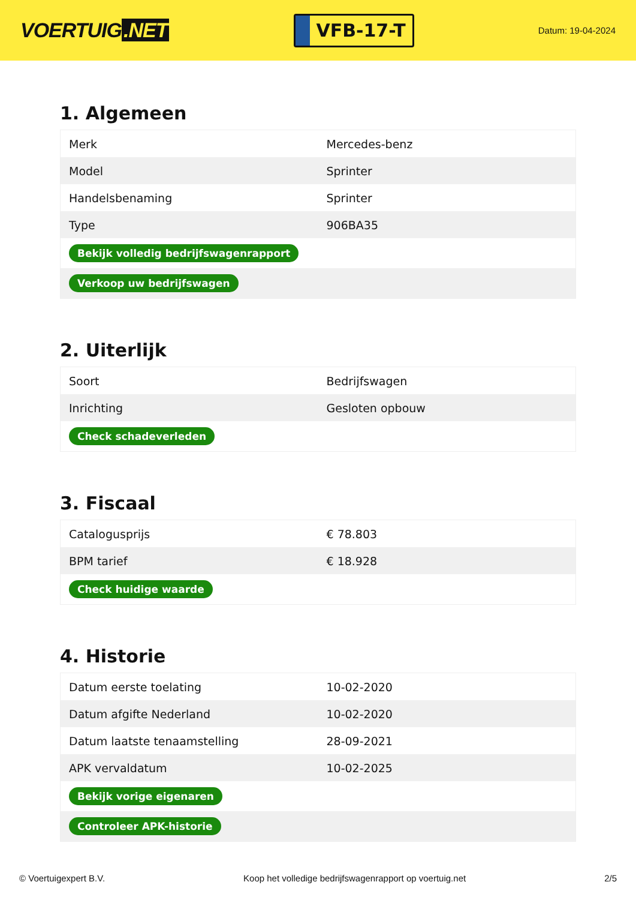VOERTUIG.NET
VFB-17-T
Datum: 19-04-2024
1. Algemeen
| Merk | Mercedes-benz |
| Model | Sprinter |
| Handelsbenaming | Sprinter |
| Type | 906BA35 |
| Bekijk volledig bedrijfswagenrapport | |
| Verkoop uw bedrijfswagen | |
2. Uiterlijk
| Soort | Bedrijfswagen |
| Inrichting | Gesloten opbouw |
| Check schadeverleden | |
3. Fiscaal
| Catalogusprijs | € 78.803 |
| BPM tarief | € 18.928 |
| Check huidige waarde | |
4. Historie
| Datum eerste toelating | 10-02-2020 |
| Datum afgifte Nederland | 10-02-2020 |
| Datum laatste tenaamstelling | 28-09-2021 |
| APK vervaldatum | 10-02-2025 |
| Bekijk vorige eigenaren | |
| Controleer APK-historie | |
© Voertuigexpert B.V. Koop het volledige bedrijfswagenrapport op voertuig.net 2/5